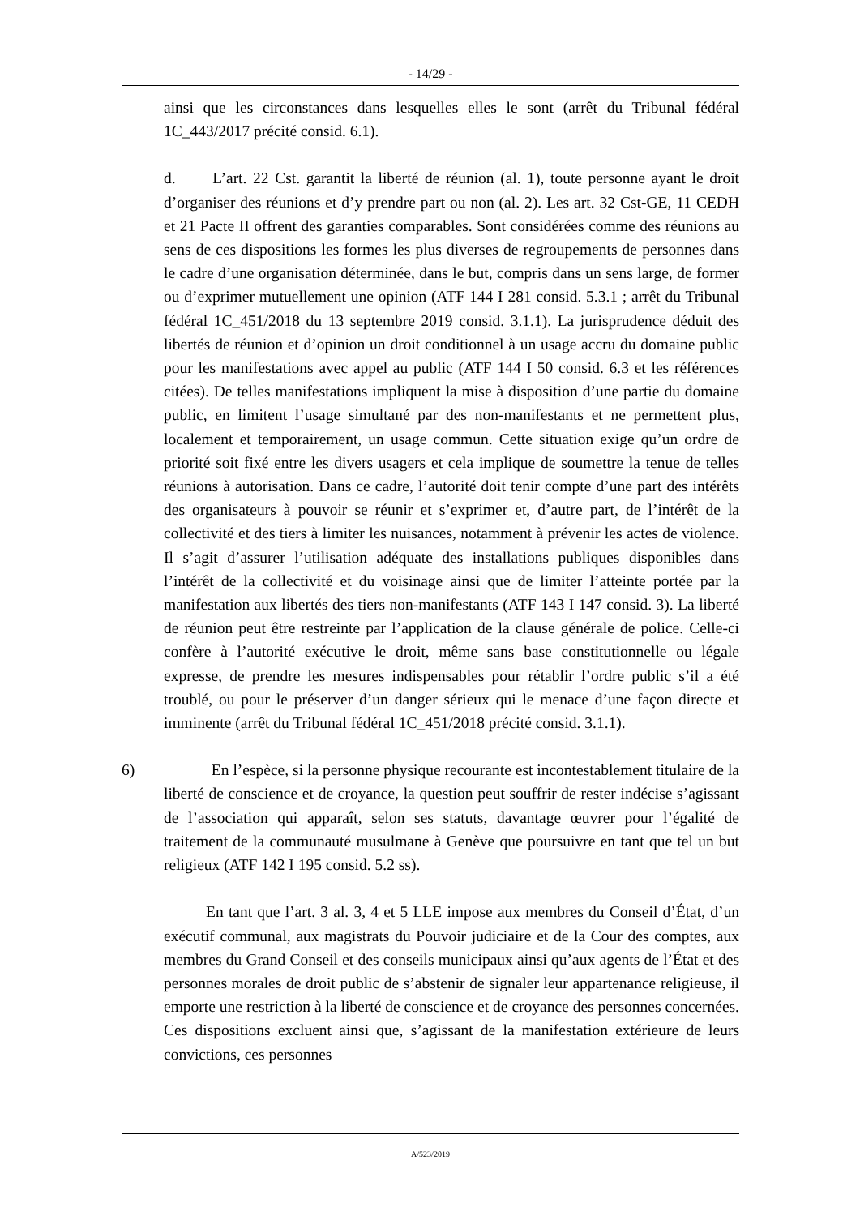- 14/29 -
ainsi que les circonstances dans lesquelles elles le sont (arrêt du Tribunal fédéral 1C_443/2017 précité consid. 6.1).
d. L’art. 22 Cst. garantit la liberté de réunion (al. 1), toute personne ayant le droit d’organiser des réunions et d’y prendre part ou non (al. 2). Les art. 32 Cst-GE, 11 CEDH et 21 Pacte II offrent des garanties comparables. Sont considérées comme des réunions au sens de ces dispositions les formes les plus diverses de regroupements de personnes dans le cadre d’une organisation déterminée, dans le but, compris dans un sens large, de former ou d’exprimer mutuellement une opinion (ATF 144 I 281 consid. 5.3.1 ; arrêt du Tribunal fédéral 1C_451/2018 du 13 septembre 2019 consid. 3.1.1). La jurisprudence déduit des libertés de réunion et d’opinion un droit conditionnel à un usage accru du domaine public pour les manifestations avec appel au public (ATF 144 I 50 consid. 6.3 et les références citées). De telles manifestations impliquent la mise à disposition d’une partie du domaine public, en limitent l’usage simultané par des non-manifestants et ne permettent plus, localement et temporairement, un usage commun. Cette situation exige qu’un ordre de priorité soit fixé entre les divers usagers et cela implique de soumettre la tenue de telles réunions à autorisation. Dans ce cadre, l’autorité doit tenir compte d’une part des intérêts des organisateurs à pouvoir se réunir et s’exprimer et, d’autre part, de l’intérêt de la collectivité et des tiers à limiter les nuisances, notamment à prévenir les actes de violence. Il s’agit d’assurer l’utilisation adéquate des installations publiques disponibles dans l’intérêt de la collectivité et du voisinage ainsi que de limiter l’atteinte portée par la manifestation aux libertés des tiers non-manifestants (ATF 143 I 147 consid. 3). La liberté de réunion peut être restreinte par l’application de la clause générale de police. Celle-ci confère à l’autorité exécutive le droit, même sans base constitutionnelle ou légale expresse, de prendre les mesures indispensables pour rétablir l’ordre public s’il a été troublé, ou pour le préserver d’un danger sérieux qui le menace d’une façon directe et imminente (arrêt du Tribunal fédéral 1C_451/2018 précité consid. 3.1.1).
6) En l’espèce, si la personne physique recourante est incontestablement titulaire de la liberté de conscience et de croyance, la question peut souffrir de rester indécise s’agissant de l’association qui apparaît, selon ses statuts, davantage œuvrer pour l’égalité de traitement de la communauté musulmane à Genève que poursuivre en tant que tel un but religieux (ATF 142 I 195 consid. 5.2 ss).
En tant que l’art. 3 al. 3, 4 et 5 LLE impose aux membres du Conseil d’État, d’un exécutif communal, aux magistrats du Pouvoir judiciaire et de la Cour des comptes, aux membres du Grand Conseil et des conseils municipaux ainsi qu’aux agents de l’État et des personnes morales de droit public de s’abstenir de signaler leur appartenance religieuse, il emporte une restriction à la liberté de conscience et de croyance des personnes concernées. Ces dispositions excluent ainsi que, s’agissant de la manifestation extérieure de leurs convictions, ces personnes
A/523/2019